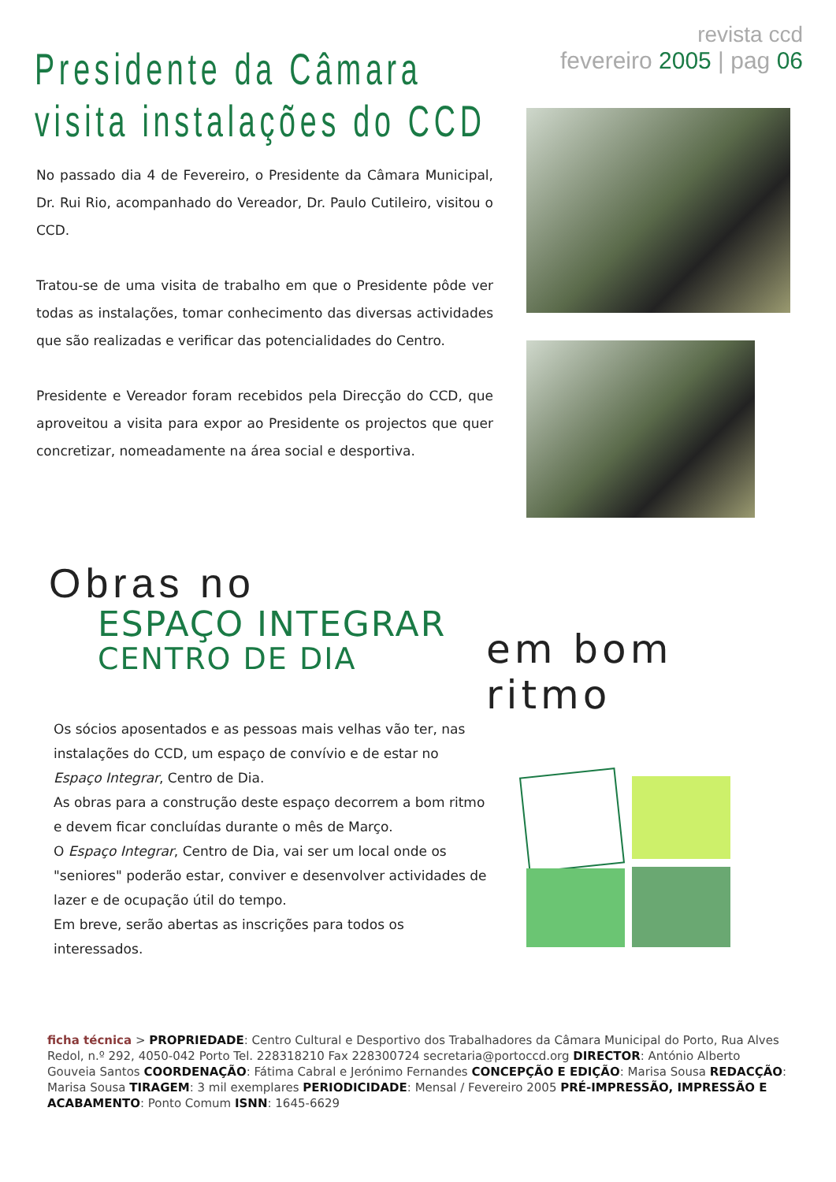revista ccd
fevereiro 2005 | pag 06
Presidente da Câmara
visita instalações do CCD
No passado dia 4 de Fevereiro, o Presidente da Câmara Municipal, Dr. Rui Rio, acompanhado do Vereador, Dr. Paulo Cutileiro, visitou o CCD.
Tratou-se de uma visita de trabalho em que o Presidente pôde ver todas as instalações, tomar conhecimento das diversas actividades que são realizadas e verificar das potencialidades do Centro.
Presidente e Vereador foram recebidos pela Direcção do CCD, que aproveitou a visita para expor ao Presidente os projectos que quer concretizar, nomeadamente na área social e desportiva.
Obras no
ESPAÇO INTEGRAR
CENTRO DE DIA
em bom ritmo
Os sócios aposentados e as pessoas mais velhas vão ter, nas instalações do CCD, um espaço de convívio e de estar no Espaço Integrar, Centro de Dia.
As obras para a construção deste espaço decorrem a bom ritmo e devem ficar concluídas durante o mês de Março.
O Espaço Integrar, Centro de Dia, vai ser um local onde os "seniores" poderão estar, conviver e desenvolver actividades de lazer e de ocupação útil do tempo.
Em breve, serão abertas as inscrições para todos os interessados.
ficha técnica > PROPRIEDADE: Centro Cultural e Desportivo dos Trabalhadores da Câmara Municipal do Porto, Rua Alves Redol, n.º 292, 4050-042 Porto Tel. 228318210 Fax 228300724 secretaria@portoccd.org DIRECTOR: António Alberto Gouveia Santos COORDENAÇÃO: Fátima Cabral e Jerónimo Fernandes CONCEPÇÃO E EDIÇÃO: Marisa Sousa REDACÇÃO: Marisa Sousa TIRAGEM: 3 mil exemplares PERIODICIDADE: Mensal / Fevereiro 2005 PRÉ-IMPRESSÃO, IMPRESSÃO E ACABAMENTO: Ponto Comum ISNN: 1645-6629